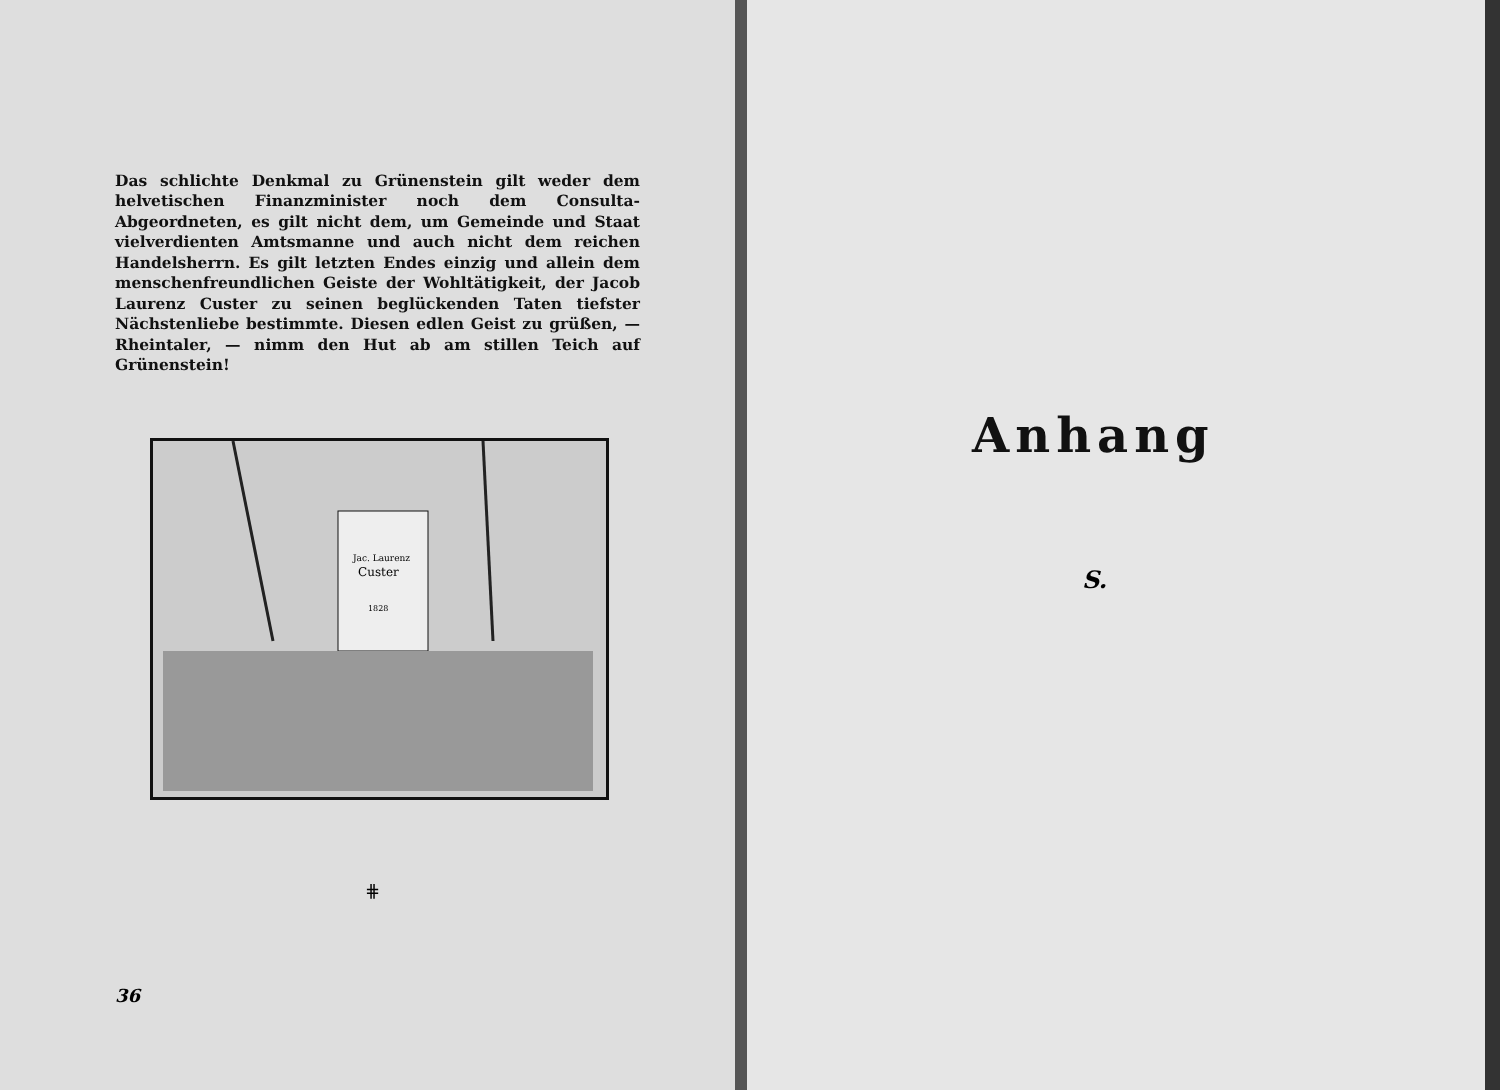Das schlichte Denkmal zu Grünenstein gilt weder dem helvetischen Finanzminister noch dem Consulta-Abgeordneten, es gilt nicht dem, um Gemeinde und Staat vielverdienten Amtsmanne und auch nicht dem reichen Handelsherrn. Es gilt letzten Endes einzig und allein dem menschenfreundlichen Geiste der Wohltätigkeit, der Jacob Laurenz Custer zu seinen beglückenden Taten tiefster Nächstenliebe bestimmte. Diesen edlen Geist zu grüßen, — Rheintaler, — nimm den Hut ab am stillen Teich auf Grünenstein!
Jac. Laurenz
Custer
1828
⋕
36
Anhang
S.